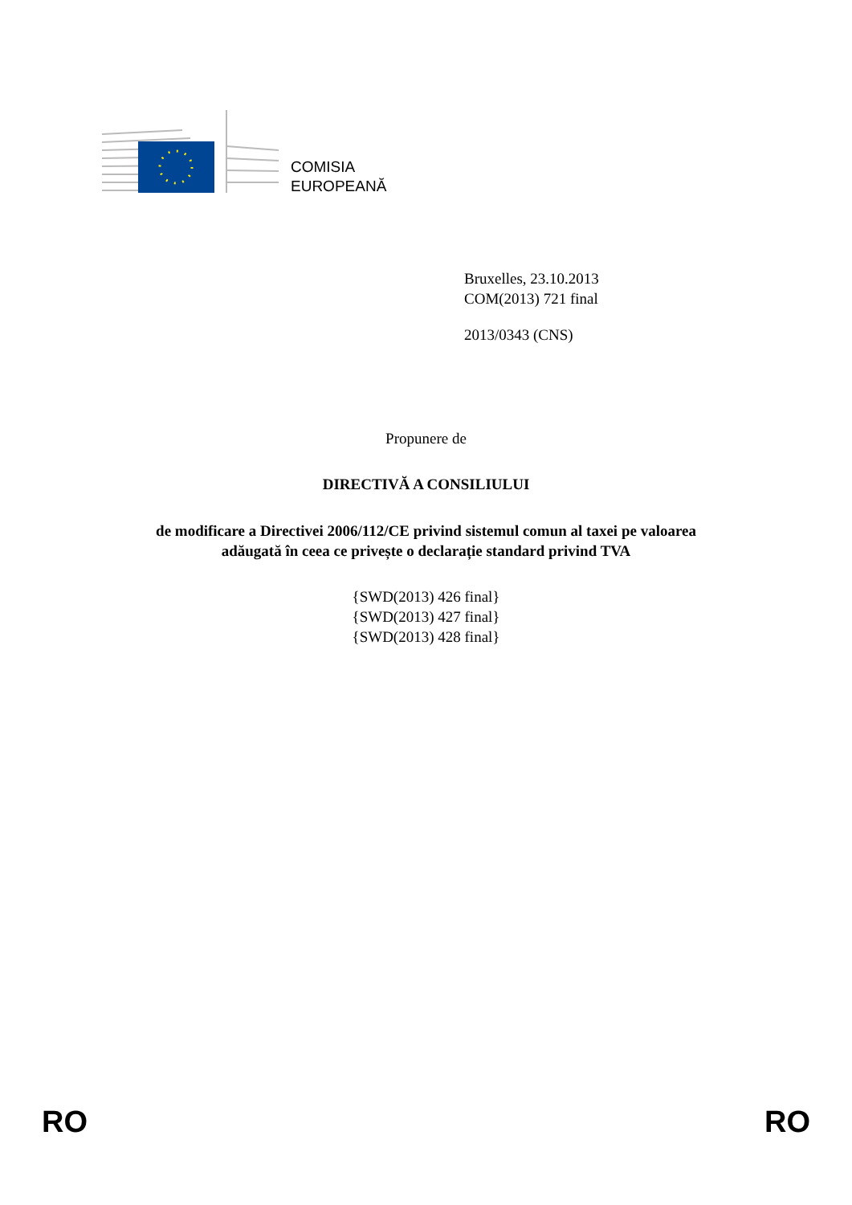COMISIA
EUROPEANĂ
Bruxelles, 23.10.2013
COM(2013) 721 final
2013/0343 (CNS)
Propunere de
DIRECTIVĂ A CONSILIULUI
de modificare a Directivei 2006/112/CE privind sistemul comun al taxei pe valoarea
adăugată în ceea ce privește o declarație standard privind TVA
{SWD(2013) 426 final}
{SWD(2013) 427 final}
{SWD(2013) 428 final}
RO RO